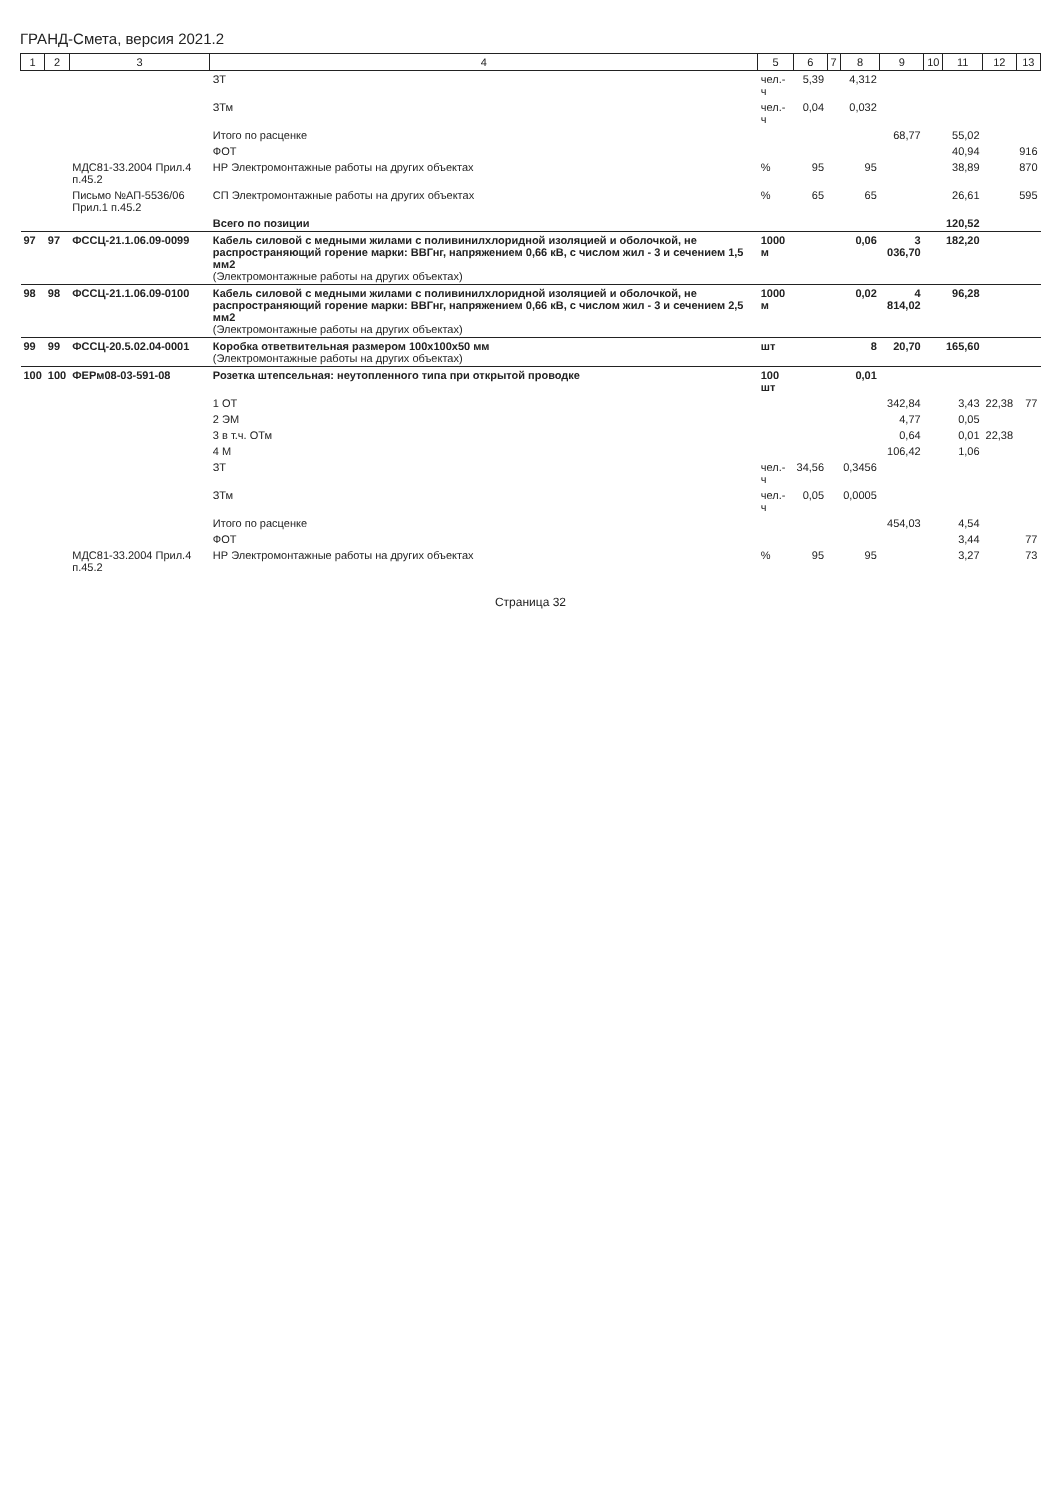ГРАНД-Смета, версия 2021.2
| 1 | 2 | 3 | 4 | 5 | 6 | 7 | 8 | 9 | 10 | 11 | 12 | 13 |
| --- | --- | --- | --- | --- | --- | --- | --- | --- | --- | --- | --- | --- |
| | | | ЗТ | чел.-ч | 5,39 | | 4,312 | | | | | |
| | | | ЗТм | чел.-ч | 0,04 | | 0,032 | | | | | |
| | | | Итого по расценке | | | | | 68,77 | | 55,02 | | |
| | | | ФОТ | | | | | | | 40,94 | | 916 |
| | | МДС81-33.2004 Прил.4 п.45.2 | НР Электромонтажные работы на других объектах | % | 95 | | 95 | | | 38,89 | | 870 |
| | | Письмо №АП-5536/06 Прил.1 п.45.2 | СП Электромонтажные работы на других объектах | % | 65 | | 65 | | | 26,61 | | 595 |
| | | | Всего по позиции | | | | | | | 120,52 | | |
| 97 | 97 | ФССЦ-21.1.06.09-0099 | Кабель силовой с медными жилами с поливинилхлоридной изоляцией и оболочкой, не распространяющий горение марки: ВВГнг, напряжением 0,66 кВ, с числом жил - 3 и сечением 1,5 мм2 (Электромонтажные работы на других объектах) | 1000 м | | | 0,06 | 3 036,70 | | 182,20 | | |
| 98 | 98 | ФССЦ-21.1.06.09-0100 | Кабель силовой с медными жилами с поливинилхлоридной изоляцией и оболочкой, не распространяющий горение марки: ВВГнг, напряжением 0,66 кВ, с числом жил - 3 и сечением 2,5 мм2 (Электромонтажные работы на других объектах) | 1000 м | | | 0,02 | 4 814,02 | | 96,28 | | |
| 99 | 99 | ФССЦ-20.5.02.04-0001 | Коробка ответвительная размером 100х100х50 мм (Электромонтажные работы на других объектах) | шт | | | 8 | 20,70 | | 165,60 | | |
| 100 | 100 | ФЕРм08-03-591-08 | Розетка штепсельная: неутопленного типа при открытой проводке | 100 шт | | | 0,01 | | | | | |
| | | | 1 ОТ | | | | | 342,84 | | 3,43 | 22,38 | 77 |
| | | | 2 ЭМ | | | | | 4,77 | | 0,05 | | |
| | | | 3 в т.ч. ОТм | | | | | 0,64 | | 0,01 | 22,38 | |
| | | | 4 М | | | | | 106,42 | | 1,06 | | |
| | | | ЗТ | чел.-ч | 34,56 | | 0,3456 | | | | | |
| | | | ЗТм | чел.-ч | 0,05 | | 0,0005 | | | | | |
| | | | Итого по расценке | | | | | 454,03 | | 4,54 | | |
| | | | ФОТ | | | | | | | 3,44 | | 77 |
| | | МДС81-33.2004 Прил.4 п.45.2 | НР Электромонтажные работы на других объектах | % | 95 | | 95 | | | 3,27 | | 73 |
Страница 32